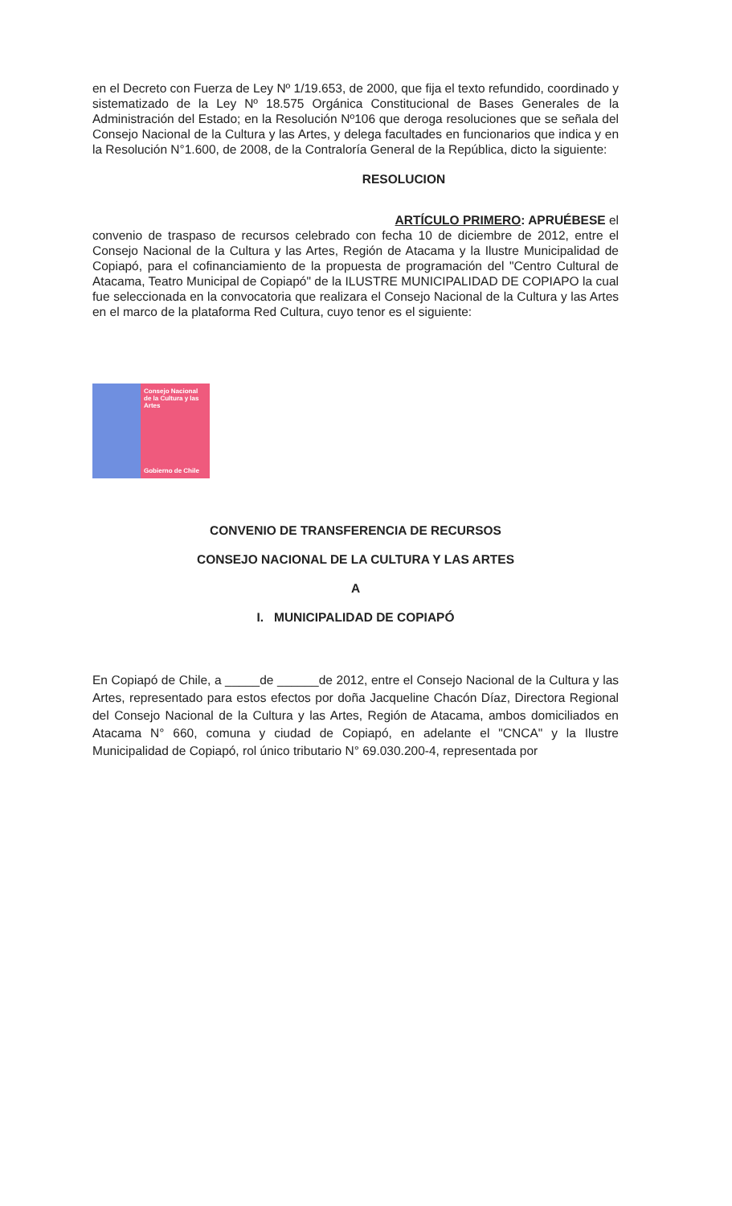en el Decreto con Fuerza de Ley Nº 1/19.653, de 2000, que fija el texto refundido, coordinado y sistematizado de la Ley Nº 18.575 Orgánica Constitucional de Bases Generales de la Administración del Estado; en la Resolución Nº106 que deroga resoluciones que se señala del Consejo Nacional de la Cultura y las Artes, y delega facultades en funcionarios que indica y en la Resolución N°1.600, de 2008, de la Contraloría General de la República, dicto la siguiente:
RESOLUCION
ARTÍCULO PRIMERO: APRUÉBESE el
convenio de traspaso de recursos celebrado con fecha 10 de diciembre de 2012, entre el Consejo Nacional de la Cultura y las Artes, Región de Atacama y la Ilustre Municipalidad de Copiapó, para el cofinanciamiento de la propuesta de programación del "Centro Cultural de Atacama, Teatro Municipal de Copiapó" de la ILUSTRE MUNICIPALIDAD DE COPIAPO la cual fue seleccionada en la convocatoria que realizara el Consejo Nacional de la Cultura y las Artes en el marco de la plataforma Red Cultura, cuyo tenor es el siguiente:
Consejo Nacional de la Cultura y las Artes
Gobierno de Chile
CONVENIO DE TRANSFERENCIA DE RECURSOS
CONSEJO NACIONAL DE LA CULTURA Y LAS ARTES
A
I. MUNICIPALIDAD DE COPIAPÓ
En Copiapó de Chile, a _____de ______de 2012, entre el Consejo Nacional de la Cultura y las Artes, representado para estos efectos por doña Jacqueline Chacón Díaz, Directora Regional del Consejo Nacional de la Cultura y las Artes, Región de Atacama, ambos domiciliados en Atacama N° 660, comuna y ciudad de Copiapó, en adelante el "CNCA" y la Ilustre Municipalidad de Copiapó, rol único tributario N° 69.030.200-4, representada por